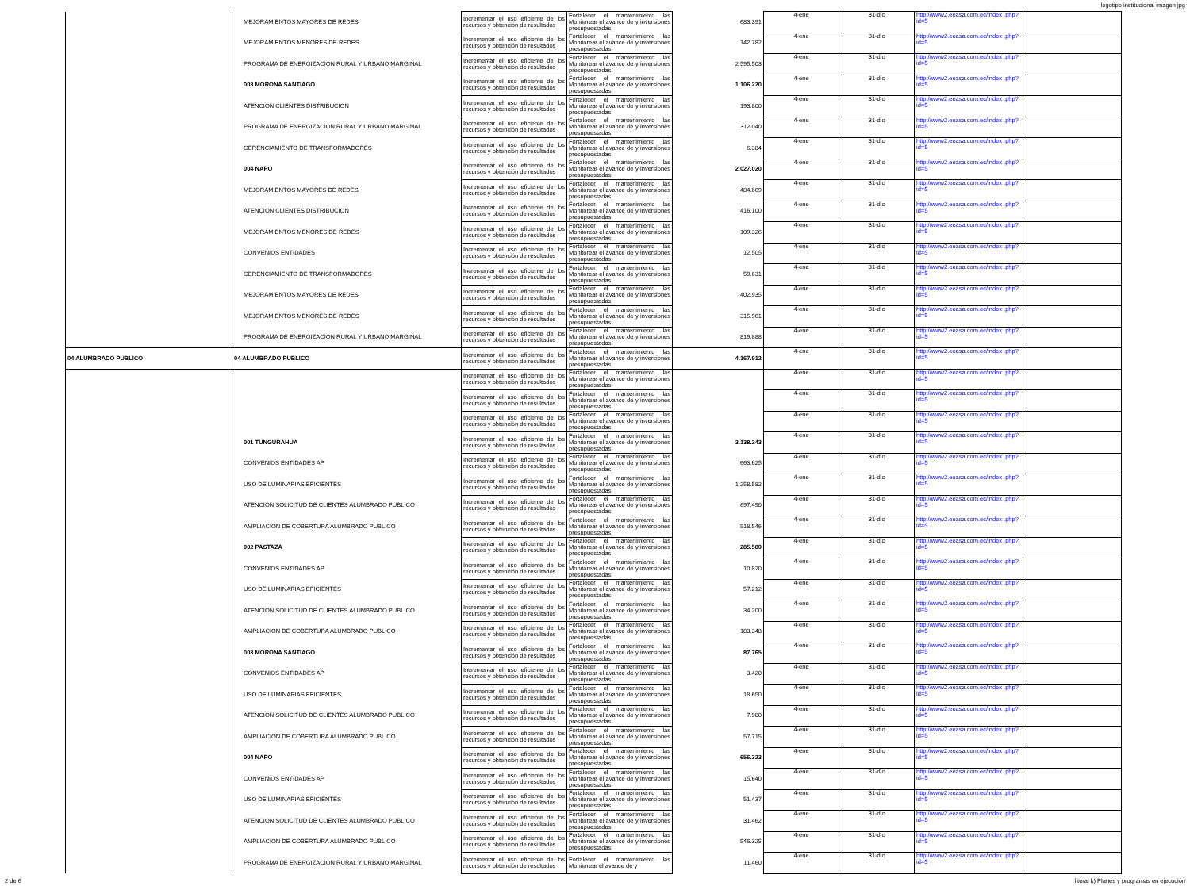logotipo institucional imagen jpg
| | MEJORAMIENTOS MAYORES DE REDES | Incrementar el uso eficiente de los recursos y obtención de resultados | Fortalecer el mantenimiento las Monitorear el avance de y inversiones presupuestadas | 683.391 | 4-ene | 31-dic | http://www2.eeasa.com.ec/index .php?id=5 | |
| | MEJORAMIENTOS MENORES DE REDES | Incrementar el uso eficiente de los recursos y obtención de resultados | Fortalecer el mantenimiento las Monitorear el avance de y inversiones presupuestadas | 142.782 | 4-ene | 31-dic | http://www2.eeasa.com.ec/index .php?id=5 | |
| | PROGRAMA DE ENERGIZACION RURAL Y URBANO MARGINAL | Incrementar el uso eficiente de los recursos y obtención de resultados | Fortalecer el mantenimiento las Monitorear el avance de y inversiones presupuestadas | 2.595.503 | 4-ene | 31-dic | http://www2.eeasa.com.ec/index .php?id=5 | |
| | 003 MORONA SANTIAGO | Incrementar el uso eficiente de los recursos y obtención de resultados | Fortalecer el mantenimiento las Monitorear el avance de y inversiones presupuestadas | 1.106.220 | 4-ene | 31-dic | http://www2.eeasa.com.ec/index .php?id=5 | |
| | ATENCION CLIENTES DISTRIBUCION | Incrementar el uso eficiente de los recursos y obtención de resultados | Fortalecer el mantenimiento las Monitorear el avance de y inversiones presupuestadas | 193.800 | 4-ene | 31-dic | http://www2.eeasa.com.ec/index .php?id=5 | |
| | PROGRAMA DE ENERGIZACION RURAL Y URBANO MARGINAL | Incrementar el uso eficiente de los recursos y obtención de resultados | Fortalecer el mantenimiento las Monitorear el avance de y inversiones presupuestadas | 312.040 | 4-ene | 31-dic | http://www2.eeasa.com.ec/index .php?id=5 | |
| | GERENCIAMIENTO DE TRANSFORMADORES | Incrementar el uso eficiente de los recursos y obtención de resultados | Fortalecer el mantenimiento las Monitorear el avance de y inversiones presupuestadas | 6.384 | 4-ene | 31-dic | http://www2.eeasa.com.ec/index .php?id=5 | |
| | 004 NAPO | Incrementar el uso eficiente de los recursos y obtención de resultados | Fortalecer el mantenimiento las Monitorear el avance de y inversiones presupuestadas | 2.027.020 | 4-ene | 31-dic | http://www2.eeasa.com.ec/index .php?id=5 | |
| | MEJORAMIENTOS MAYORES DE REDES | Incrementar el uso eficiente de los recursos y obtención de resultados | Fortalecer el mantenimiento las Monitorear el avance de y inversiones presupuestadas | 484.669 | 4-ene | 31-dic | http://www2.eeasa.com.ec/index .php?id=5 | |
| | ATENCION CLIENTES DISTRIBUCION | Incrementar el uso eficiente de los recursos y obtención de resultados | Fortalecer el mantenimiento las Monitorear el avance de y inversiones presupuestadas | 416.100 | 4-ene | 31-dic | http://www2.eeasa.com.ec/index .php?id=5 | |
| | MEJORAMIENTOS MENORES DE REDES | Incrementar el uso eficiente de los recursos y obtención de resultados | Fortalecer el mantenimiento las Monitorear el avance de y inversiones presupuestadas | 109.326 | 4-ene | 31-dic | http://www2.eeasa.com.ec/index .php?id=5 | |
| | CONVENIOS ENTIDADES | Incrementar el uso eficiente de los recursos y obtención de resultados | Fortalecer el mantenimiento las Monitorear el avance de y inversiones presupuestadas | 12.505 | 4-ene | 31-dic | http://www2.eeasa.com.ec/index .php?id=5 | |
| | GERENCIAMIENTO DE TRANSFORMADORES | Incrementar el uso eficiente de los recursos y obtención de resultados | Fortalecer el mantenimiento las Monitorear el avance de y inversiones presupuestadas | 59.631 | 4-ene | 31-dic | http://www2.eeasa.com.ec/index .php?id=5 | |
| | MEJORAMIENTOS MAYORES DE REDES | Incrementar el uso eficiente de los recursos y obtención de resultados | Fortalecer el mantenimiento las Monitorear el avance de y inversiones presupuestadas | 402.935 | 4-ene | 31-dic | http://www2.eeasa.com.ec/index .php?id=5 | |
| | MEJORAMIENTOS MENORES DE REDES | Incrementar el uso eficiente de los recursos y obtención de resultados | Fortalecer el mantenimiento las Monitorear el avance de y inversiones presupuestadas | 315.961 | 4-ene | 31-dic | http://www2.eeasa.com.ec/index .php?id=5 | |
| | PROGRAMA DE ENERGIZACION RURAL Y URBANO MARGINAL | Incrementar el uso eficiente de los recursos y obtención de resultados | Fortalecer el mantenimiento las Monitorear el avance de y inversiones presupuestadas | 819.888 | 4-ene | 31-dic | http://www2.eeasa.com.ec/index .php?id=5 | |
| 04 ALUMBRADO PUBLICO | 04 ALUMBRADO PUBLICO | Incrementar el uso eficiente de los recursos y obtención de resultados | Fortalecer el mantenimiento las Monitorear el avance de y inversiones presupuestadas | 4.167.912 | 4-ene | 31-dic | http://www2.eeasa.com.ec/index .php?id=5 | |
| | | Incrementar el uso eficiente de los recursos y obtención de resultados | Fortalecer el mantenimiento las Monitorear el avance de y inversiones presupuestadas | | 4-ene | 31-dic | http://www2.eeasa.com.ec/index .php?id=5 | |
| | | Incrementar el uso eficiente de los recursos y obtención de resultados | Fortalecer el mantenimiento las Monitorear el avance de y inversiones presupuestadas | | 4-ene | 31-dic | http://www2.eeasa.com.ec/index .php?id=5 | |
| | | Incrementar el uso eficiente de los recursos y obtención de resultados | Fortalecer el mantenimiento las Monitorear el avance de y inversiones presupuestadas | | 4-ene | 31-dic | http://www2.eeasa.com.ec/index .php?id=5 | |
| | 001 TUNGURAHUA | Incrementar el uso eficiente de los recursos y obtención de resultados | Fortalecer el mantenimiento las Monitorear el avance de y inversiones presupuestadas | 3.138.243 | 4-ene | 31-dic | http://www2.eeasa.com.ec/index .php?id=5 | |
| | CONVENIOS ENTIDADES AP | Incrementar el uso eficiente de los recursos y obtención de resultados | Fortalecer el mantenimiento las Monitorear el avance de y inversiones presupuestadas | 663.625 | 4-ene | 31-dic | http://www2.eeasa.com.ec/index .php?id=5 | |
| | USO DE LUMINARIAS EFICIENTES | Incrementar el uso eficiente de los recursos y obtención de resultados | Fortalecer el mantenimiento las Monitorear el avance de y inversiones presupuestadas | 1.258.582 | 4-ene | 31-dic | http://www2.eeasa.com.ec/index .php?id=5 | |
| | ATENCION SOLICITUD DE CLIENTES ALUMBRADO PUBLICO | Incrementar el uso eficiente de los recursos y obtención de resultados | Fortalecer el mantenimiento las Monitorear el avance de y inversiones presupuestadas | 697.490 | 4-ene | 31-dic | http://www2.eeasa.com.ec/index .php?id=5 | |
| | AMPLIACION DE COBERTURA ALUMBRADO PUBLICO | Incrementar el uso eficiente de los recursos y obtención de resultados | Fortalecer el mantenimiento las Monitorear el avance de y inversiones presupuestadas | 518.546 | 4-ene | 31-dic | http://www2.eeasa.com.ec/index .php?id=5 | |
| | 002 PASTAZA | Incrementar el uso eficiente de los recursos y obtención de resultados | Fortalecer el mantenimiento las Monitorear el avance de y inversiones presupuestadas | 285.580 | 4-ene | 31-dic | http://www2.eeasa.com.ec/index .php?id=5 | |
| | CONVENIOS ENTIDADES AP | Incrementar el uso eficiente de los recursos y obtención de resultados | Fortalecer el mantenimiento las Monitorear el avance de y inversiones presupuestadas | 10.820 | 4-ene | 31-dic | http://www2.eeasa.com.ec/index .php?id=5 | |
| | USO DE LUMINARIAS EFICIENTES | Incrementar el uso eficiente de los recursos y obtención de resultados | Fortalecer el mantenimiento las Monitorear el avance de y inversiones presupuestadas | 57.212 | 4-ene | 31-dic | http://www2.eeasa.com.ec/index .php?id=5 | |
| | ATENCION SOLICITUD DE CLIENTES ALUMBRADO PUBLICO | Incrementar el uso eficiente de los recursos y obtención de resultados | Fortalecer el mantenimiento las Monitorear el avance de y inversiones presupuestadas | 34.200 | 4-ene | 31-dic | http://www2.eeasa.com.ec/index .php?id=5 | |
| | AMPLIACION DE COBERTURA ALUMBRADO PUBLICO | Incrementar el uso eficiente de los recursos y obtención de resultados | Fortalecer el mantenimiento las Monitorear el avance de y inversiones presupuestadas | 183.348 | 4-ene | 31-dic | http://www2.eeasa.com.ec/index .php?id=5 | |
| | 003 MORONA SANTIAGO | Incrementar el uso eficiente de los recursos y obtención de resultados | Fortalecer el mantenimiento las Monitorear el avance de y inversiones presupuestadas | 87.765 | 4-ene | 31-dic | http://www2.eeasa.com.ec/index .php?id=5 | |
| | CONVENIOS ENTIDADES AP | Incrementar el uso eficiente de los recursos y obtención de resultados | Fortalecer el mantenimiento las Monitorear el avance de y inversiones presupuestadas | 3.420 | 4-ene | 31-dic | http://www2.eeasa.com.ec/index .php?id=5 | |
| | USO DE LUMINARIAS EFICIENTES | Incrementar el uso eficiente de los recursos y obtención de resultados | Fortalecer el mantenimiento las Monitorear el avance de y inversiones presupuestadas | 18.650 | 4-ene | 31-dic | http://www2.eeasa.com.ec/index .php?id=5 | |
| | ATENCION SOLICITUD DE CLIENTES ALUMBRADO PUBLICO | Incrementar el uso eficiente de los recursos y obtención de resultados | Fortalecer el mantenimiento las Monitorear el avance de y inversiones presupuestadas | 7.980 | 4-ene | 31-dic | http://www2.eeasa.com.ec/index .php?id=5 | |
| | AMPLIACION DE COBERTURA ALUMBRADO PUBLICO | Incrementar el uso eficiente de los recursos y obtención de resultados | Fortalecer el mantenimiento las Monitorear el avance de y inversiones presupuestadas | 57.715 | 4-ene | 31-dic | http://www2.eeasa.com.ec/index .php?id=5 | |
| | 004 NAPO | Incrementar el uso eficiente de los recursos y obtención de resultados | Fortalecer el mantenimiento las Monitorear el avance de y inversiones presupuestadas | 656.323 | 4-ene | 31-dic | http://www2.eeasa.com.ec/index .php?id=5 | |
| | CONVENIOS ENTIDADES AP | Incrementar el uso eficiente de los recursos y obtención de resultados | Fortalecer el mantenimiento las Monitorear el avance de y inversiones presupuestadas | 15.640 | 4-ene | 31-dic | http://www2.eeasa.com.ec/index .php?id=5 | |
| | USO DE LUMINARIAS EFICIENTES | Incrementar el uso eficiente de los recursos y obtención de resultados | Fortalecer el mantenimiento las Monitorear el avance de y inversiones presupuestadas | 51.437 | 4-ene | 31-dic | http://www2.eeasa.com.ec/index .php?id=5 | |
| | ATENCION SOLICITUD DE CLIENTES ALUMBRADO PUBLICO | Incrementar el uso eficiente de los recursos y obtención de resultados | Fortalecer el mantenimiento las Monitorear el avance de y inversiones presupuestadas | 31.462 | 4-ene | 31-dic | http://www2.eeasa.com.ec/index .php?id=5 | |
| | AMPLIACION DE COBERTURA ALUMBRADO PUBLICO | Incrementar el uso eficiente de los recursos y obtención de resultados | Fortalecer el mantenimiento las Monitorear el avance de y inversiones presupuestadas | 546.325 | 4-ene | 31-dic | http://www2.eeasa.com.ec/index .php?id=5 | |
| | PROGRAMA DE ENERGIZACION RURAL Y URBANO MARGINAL | Incrementar el uso eficiente de los recursos y obtención de resultados | Fortalecer el mantenimiento las Monitorear el avance de y | 11.460 | 4-ene | 31-dic | http://www2.eeasa.com.ec/index .php?id=5 | |
2 de 6 literal k) Planes y programas en ejecución